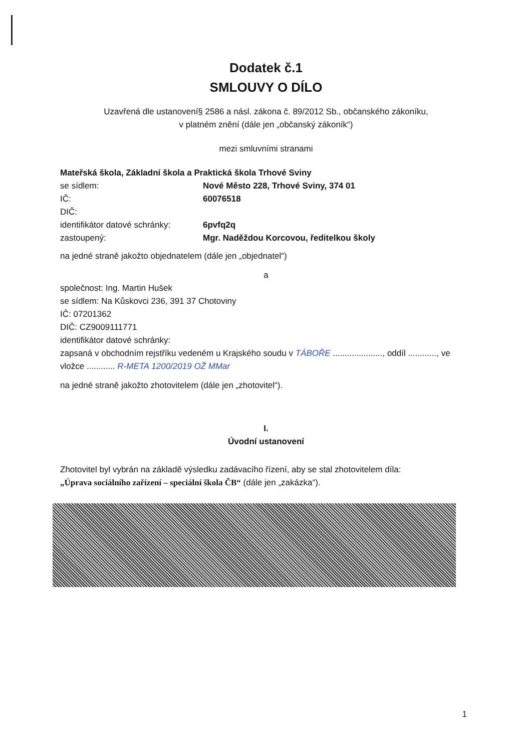Dodatek č.1
SMLOUVY O DÍLO
Uzavřená dle ustanovení§ 2586 a násl. zákona č. 89/2012 Sb., občanského zákoníku,
v platném znění (dále jen „občanský zákoník“)
mezi smluvními stranami
Mateřská škola, Základní škola a Praktická škola Trhové Sviny
se sídlem: Nové Město 228, Trhové Sviny, 374 01
IČ: 60076518
DIČ:
identifikátor datové schránky: 6pvfq2q
zastoupený: Mgr. Naděždou Korcovou, ředitelkou školy
na jedné straně jakožto objednatelem (dále jen „objednatel“)
a
společnost: Ing. Martin Hušek
se sídlem: Na Kůskovci 236, 391 37 Chotoviny
IČ: 07201362
DIČ: CZ9009111771
identifikátor datové schránky:
zapsaná v obchodním rejstříku vedeném u Krajského soudu v TÁBOŘE ....................., oddíl ............, ve
vložce ............ R-META 1200/2019 OŽ MMar
na jedné straně jakožto zhotovitelem (dále jen „zhotovitel“).
I.
Úvodní ustanovení
Zhotovitel byl vybrán na základě výsledku zadávacího řízení, aby se stal zhotovitelem díla:
„Úprava sociálního zařízení – speciální škola ČB“ (dále jen „zakázka“).
1